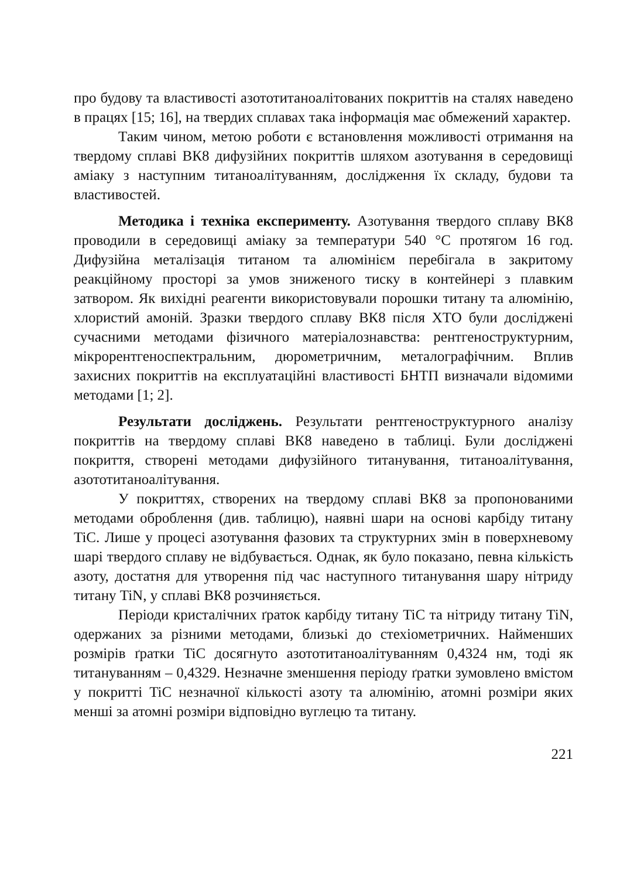про будову та властивості азототитаноалітованих покриттів на сталях наведено в працях [15; 16], на твердих сплавах така інформація має обмежений характер.
Таким чином, метою роботи є встановлення можливості отримання на твердому сплаві ВК8 дифузійних покриттів шляхом азотування в середовищі аміаку з наступним титаноалітуванням, дослідження їх складу, будови та властивостей.
Методика і техніка експерименту. Азотування твердого сплаву ВК8 проводили в середовищі аміаку за температури 540 °С протягом 16 год. Дифузійна металізація титаном та алюмінієм перебігала в закритому реакційному просторі за умов зниженого тиску в контейнері з плавким затвором. Як вихідні реагенти використовували порошки титану та алюмінію, хлористий амоній. Зразки твердого сплаву ВК8 після ХТО були досліджені сучасними методами фізичного матеріалознавства: рентгеноструктурним, мікрорентгеноспектральним, дюрометричним, металографічним. Вплив захисних покриттів на експлуатаційні властивості БНТП визначали відомими методами [1; 2].
Результати досліджень. Результати рентгеноструктурного аналізу покриттів на твердому сплаві ВК8 наведено в таблиці. Були досліджені покриття, створені методами дифузійного титанування, титаноалітування, азототитаноалітування.
У покриттях, створених на твердому сплаві ВК8 за пропонованими методами оброблення (див. таблицю), наявні шари на основі карбіду титану TiC. Лише у процесі азотування фазових та структурних змін в поверхневому шарі твердого сплаву не відбувається. Однак, як було показано, певна кількість азоту, достатня для утворення під час наступного титанування шару нітриду титану TiN, у сплаві ВК8 розчиняється.
Періоди кристалічних ґраток карбіду титану TiC та нітриду титану TiN, одержаних за різними методами, близькі до стехіометричних. Найменших розмірів ґратки TiC досягнуто азототитаноалітуванням 0,4324 нм, тоді як титануванням – 0,4329. Незначне зменшення періоду ґратки зумовлено вмістом у покритті TiC незначної кількості азоту та алюмінію, атомні розміри яких менші за атомні розміри відповідно вуглецю та титану.
221